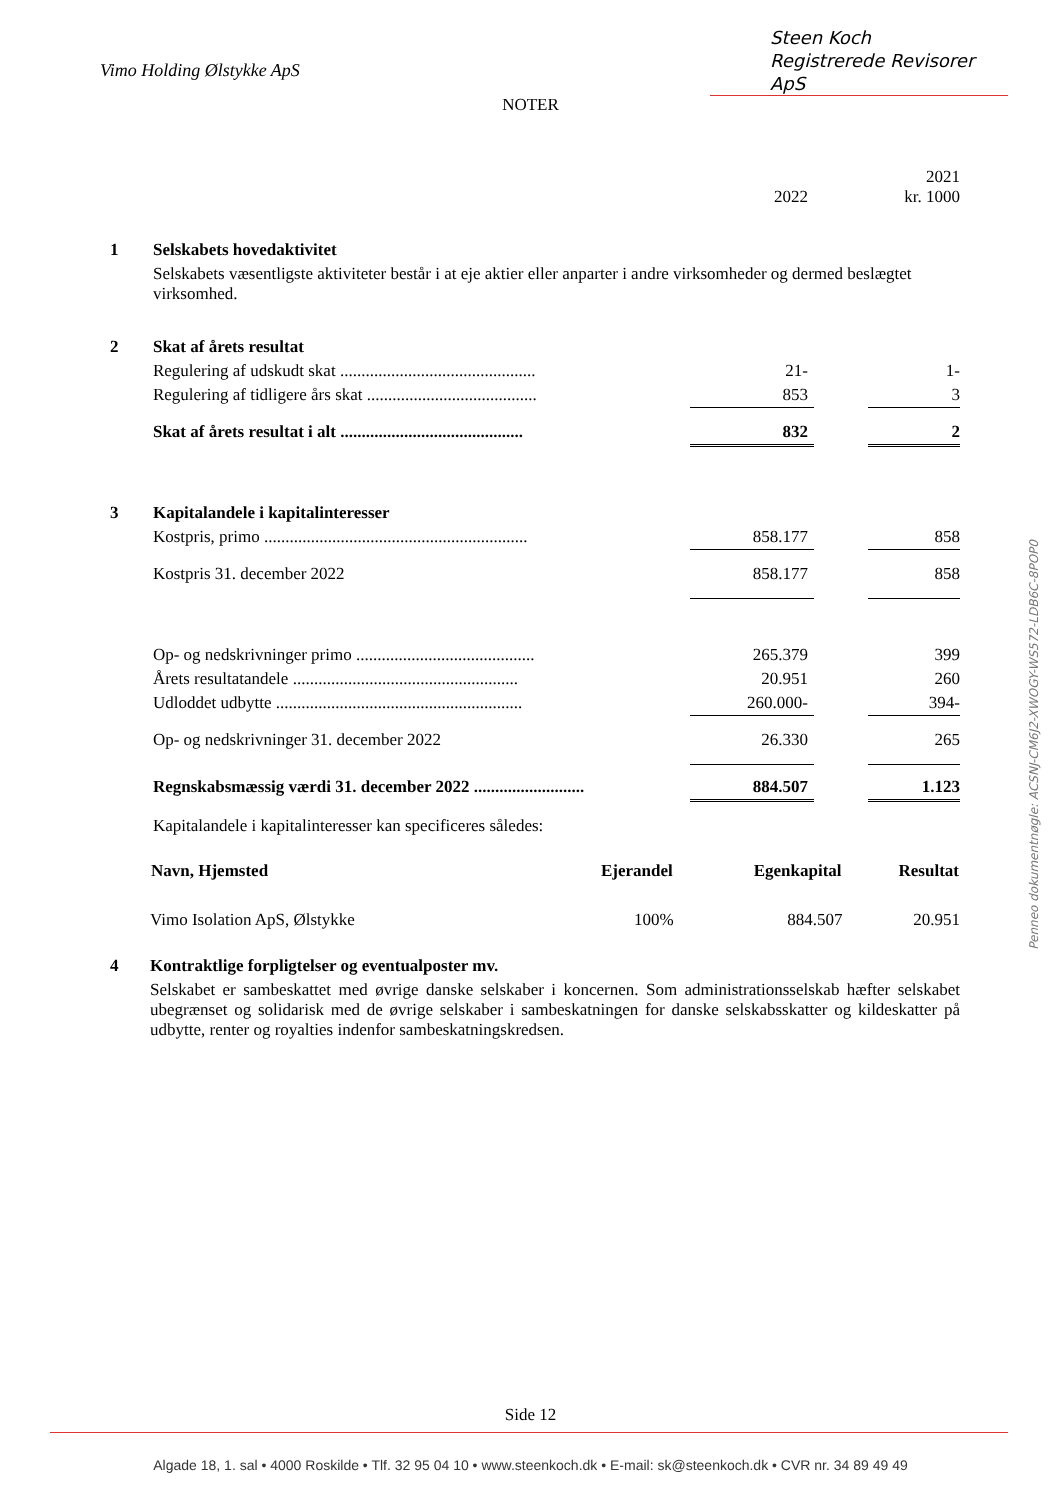Steen Koch
Registrerede Revisorer ApS
Vimo Holding Ølstykke ApS
NOTER
| | | 2022 | | 2021 kr. 1000 |
| 1 | Selskabets hovedaktivitet | | | |
| | Selskabets væsentligste aktiviteter består i at eje aktier eller anparter i andre virksomheder og dermed beslægtet virksomhed. | | | |
| 2 | Skat af årets resultat | | | |
| | Regulering af udskudt skat .............................................. | 21- | | 1- |
| | Regulering af tidligere års skat ........................................ | 853 | | 3 |
| | Skat af årets resultat i alt ........................................... | 832 | | 2 |
| 3 | Kapitalandele i kapitalinteresser | | | |
| | Kostpris, primo .............................................................. | 858.177 | | 858 |
| | Kostpris 31. december 2022 | 858.177 | | 858 |
| | Op- og nedskrivninger primo .......................................... | 265.379 | | 399 |
| | Årets resultatandele ..................................................... | 20.951 | | 260 |
| | Udloddet udbytte .......................................................... | 260.000- | | 394- |
| | Op- og nedskrivninger 31. december 2022 | 26.330 | | 265 |
| | Regnskabsmæssig værdi 31. december 2022 .......................... | 884.507 | | 1.123 |
| | Kapitalandele i kapitalinteresser kan specificeres således: | | | |
| Navn, Hjemsted | Ejerandel | Egenkapital | Resultat |
| --- | --- | --- | --- |
| Vimo Isolation ApS, Ølstykke | 100% | 884.507 | 20.951 |
| 4 | Kontraktlige forpligtelser og eventualposter mv. |
| | Selskabet er sambeskattet med øvrige danske selskaber i koncernen. Som administrationsselskab hæfter selskabet ubegrænset og solidarisk med de øvrige selskaber i sambeskatningen for danske selskabsskatter og kildeskatter på udbytte, renter og royalties indenfor sambeskatningskredsen. |
Penneo dokumentnøgle: ACSNJ-CM6J2-XWOGY-WS572-LDB6C-8POP0
Side 12
Algade 18, 1. sal • 4000 Roskilde • Tlf. 32 95 04 10 • www.steenkoch.dk • E-mail: sk@steenkoch.dk • CVR nr. 34 89 49 49